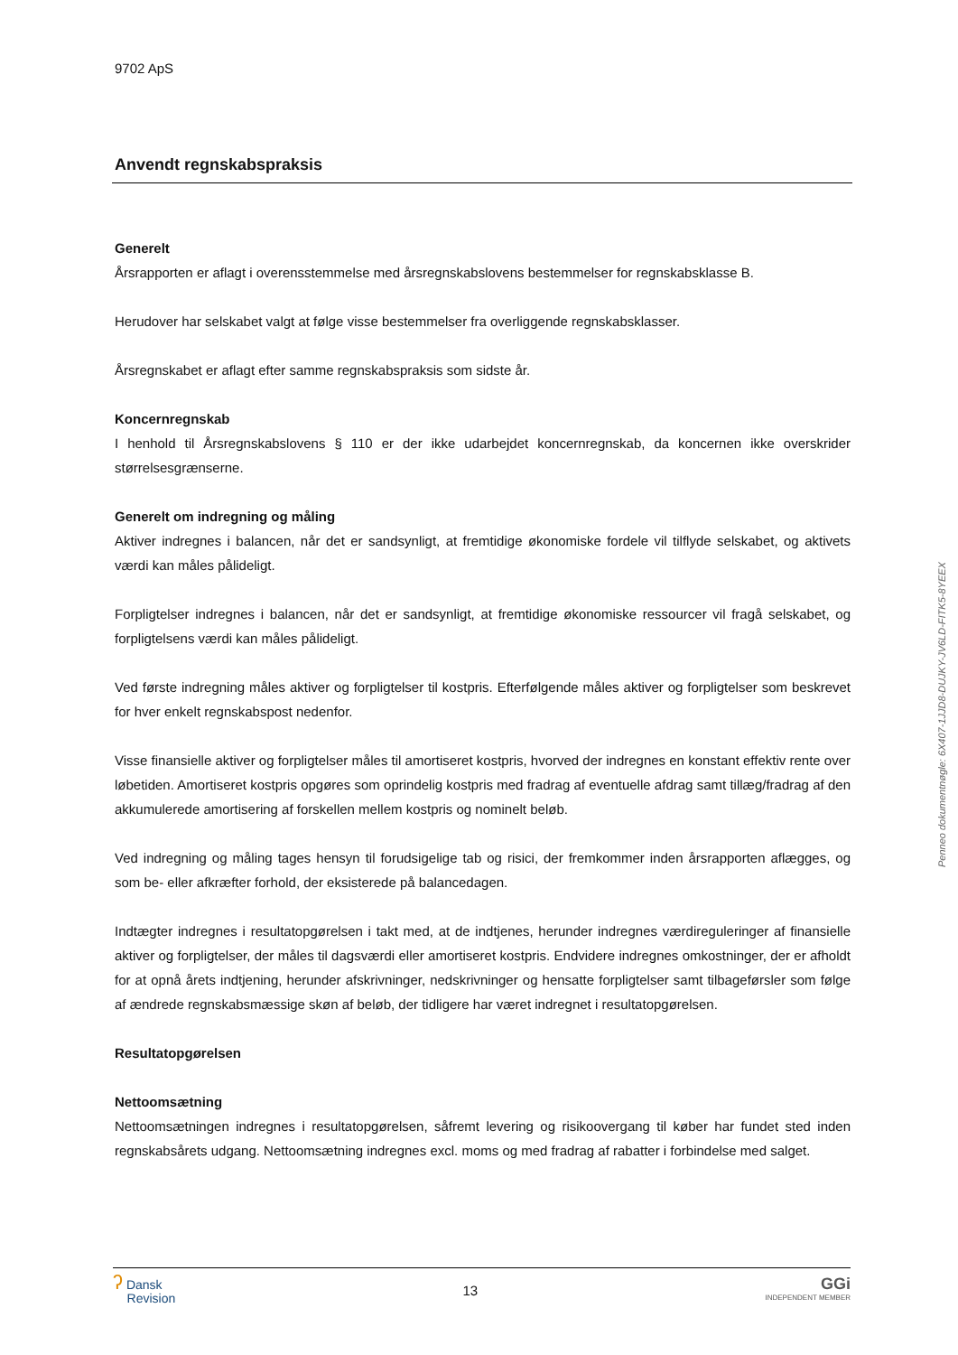9702 ApS
Anvendt regnskabspraksis
Generelt
Årsrapporten er aflagt i overensstemmelse med årsregnskabslovens bestemmelser for regnskabsklasse B.
Herudover har selskabet valgt at følge visse bestemmelser fra overliggende regnskabsklasser.
Årsregnskabet er aflagt efter samme regnskabspraksis som sidste år.
Koncernregnskab
I henhold til Årsregnskabslovens § 110 er der ikke udarbejdet koncernregnskab, da koncernen ikke overskrider størrelsesgrænserne.
Generelt om indregning og måling
Aktiver indregnes i balancen, når det er sandsynligt, at fremtidige økonomiske fordele vil tilflyde selskabet, og aktivets værdi kan måles pålideligt.
Forpligtelser indregnes i balancen, når det er sandsynligt, at fremtidige økonomiske ressourcer vil fragå selskabet, og forpligtelsens værdi kan måles pålideligt.
Ved første indregning måles aktiver og forpligtelser til kostpris. Efterfølgende måles aktiver og forpligtelser som beskrevet for hver enkelt regnskabspost nedenfor.
Visse finansielle aktiver og forpligtelser måles til amortiseret kostpris, hvorved der indregnes en konstant effektiv rente over løbetiden. Amortiseret kostpris opgøres som oprindelig kostpris med fradrag af eventuelle afdrag samt tillæg/fradrag af den akkumulerede amortisering af forskellen mellem kostpris og nominelt beløb.
Ved indregning og måling tages hensyn til forudsigelige tab og risici, der fremkommer inden årsrapporten aflægges, og som be- eller afkræfter forhold, der eksisterede på balancedagen.
Indtægter indregnes i resultatopgørelsen i takt med, at de indtjenes, herunder indregnes værdireguleringer af finansielle aktiver og forpligtelser, der måles til dagsværdi eller amortiseret kostpris. Endvidere indregnes omkostninger, der er afholdt for at opnå årets indtjening, herunder afskrivninger, nedskrivninger og hensatte forpligtelser samt tilbageførsler som følge af ændrede regnskabsmæssige skøn af beløb, der tidligere har været indregnet i resultatopgørelsen.
Resultatopgørelsen
Nettoomsætning
Nettoomsætningen indregnes i resultatopgørelsen, såfremt levering og risikoovergang til køber har fundet sted inden regnskabsårets udgang. Nettoomsætning indregnes excl. moms og med fradrag af rabatter i forbindelse med salget.
Penneo dokumentnøgle: 6X407-1JJD8-DUJKY-JV6LD-FITK5-8YEEX
ʔ Dansk
Revision
13
GGi
INDEPENDENT MEMBER